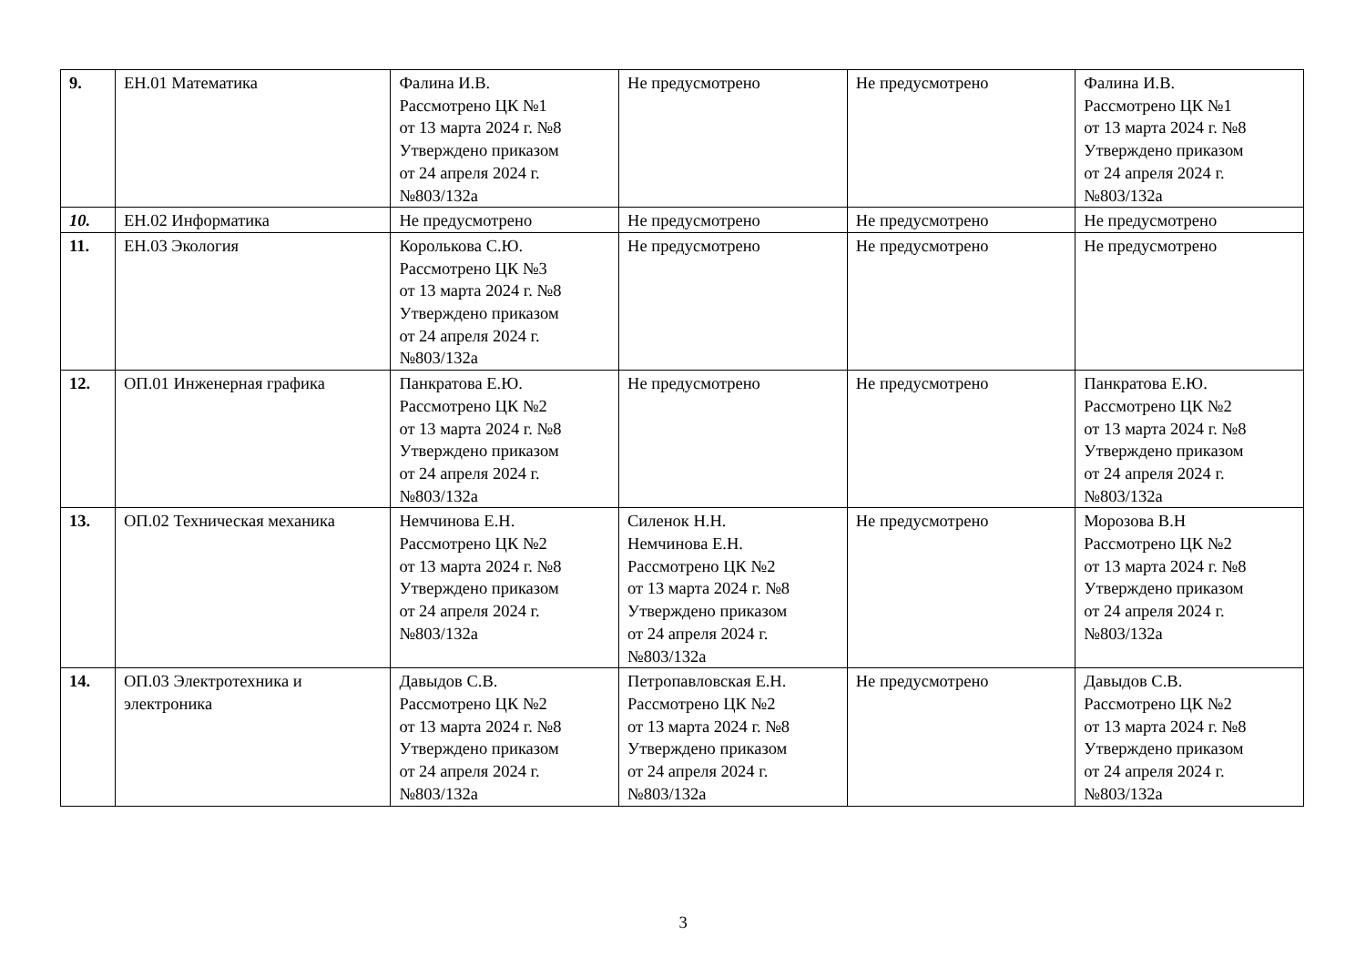| 9. | ЕН.01 Математика | Фалина И.В. Рассмотрено ЦК №1 от 13 марта 2024 г. №8 Утверждено приказом от 24 апреля 2024 г. №803/132а | Не предусмотрено | Не предусмотрено | Фалина И.В. Рассмотрено ЦК №1 от 13 марта 2024 г. №8 Утверждено приказом от 24 апреля 2024 г. №803/132а |
| 10. | ЕН.02 Информатика | Не предусмотрено | Не предусмотрено | Не предусмотрено | Не предусмотрено |
| 11. | ЕН.03 Экология | Королькова С.Ю. Рассмотрено ЦК №3 от 13 марта 2024 г. №8 Утверждено приказом от 24 апреля 2024 г. №803/132а | Не предусмотрено | Не предусмотрено | Не предусмотрено |
| 12. | ОП.01 Инженерная графика | Панкратова Е.Ю. Рассмотрено ЦК №2 от 13 марта 2024 г. №8 Утверждено приказом от 24 апреля 2024 г. №803/132а | Не предусмотрено | Не предусмотрено | Панкратова Е.Ю. Рассмотрено ЦК №2 от 13 марта 2024 г. №8 Утверждено приказом от 24 апреля 2024 г. №803/132а |
| 13. | ОП.02 Техническая механика | Немчинова Е.Н. Рассмотрено ЦК №2 от 13 марта 2024 г. №8 Утверждено приказом от 24 апреля 2024 г. №803/132а | Силенок Н.Н. Немчинова Е.Н. Рассмотрено ЦК №2 от 13 марта 2024 г. №8 Утверждено приказом от 24 апреля 2024 г. №803/132а | Не предусмотрено | Морозова В.Н Рассмотрено ЦК №2 от 13 марта 2024 г. №8 Утверждено приказом от 24 апреля 2024 г. №803/132а |
| 14. | ОП.03 Электротехника и электроника | Давыдов С.В. Рассмотрено ЦК №2 от 13 марта 2024 г. №8 Утверждено приказом от 24 апреля 2024 г. №803/132а | Петропавловская Е.Н. Рассмотрено ЦК №2 от 13 марта 2024 г. №8 Утверждено приказом от 24 апреля 2024 г. №803/132а | Не предусмотрено | Давыдов С.В. Рассмотрено ЦК №2 от 13 марта 2024 г. №8 Утверждено приказом от 24 апреля 2024 г. №803/132а |
3